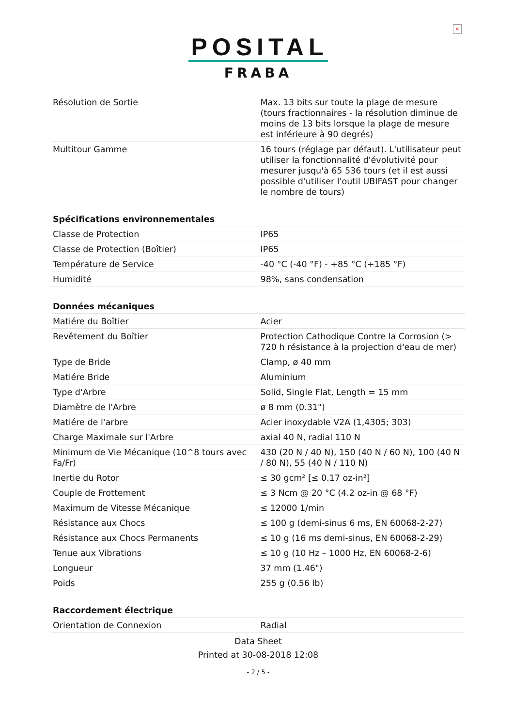×
POSITAL
FRABA
| Résolution de Sortie | Max. 13 bits sur toute la plage de mesure (tours fractionnaires - la résolution diminue de moins de 13 bits lorsque la plage de mesure est inférieure à 90 degrés) |
| Multitour Gamme | 16 tours (réglage par défaut). L'utilisateur peut utiliser la fonctionnalité d'évolutivité pour mesurer jusqu'à 65 536 tours (et il est aussi possible d'utiliser l'outil UBIFAST pour changer le nombre de tours) |
| Spécifications environnementales | |
| Classe de Protection | IP65 |
| Classe de Protection (Boîtier) | IP65 |
| Température de Service | -40 °C (-40 °F) - +85 °C (+185 °F) |
| Humidité | 98%, sans condensation |
| Données mécaniques | |
| Matiére du Boîtier | Acier |
| Revêtement du Boîtier | Protection Cathodique Contre la Corrosion (> 720 h résistance à la projection d'eau de mer) |
| Type de Bride | Clamp, ø 40 mm |
| Matiére Bride | Aluminium |
| Type d'Arbre | Solid, Single Flat, Length = 15 mm |
| Diamètre de l'Arbre | ø 8 mm (0.31") |
| Matiére de l'arbre | Acier inoxydable V2A (1,4305; 303) |
| Charge Maximale sur l'Arbre | axial 40 N, radial 110 N |
| Minimum de Vie Mécanique (10^8 tours avec Fa/Fr) | 430 (20 N / 40 N), 150 (40 N / 60 N), 100 (40 N / 80 N), 55 (40 N / 110 N) |
| Inertie du Rotor | ≤ 30 gcm² [≤ 0.17 oz-in²] |
| Couple de Frottement | ≤ 3 Ncm @ 20 °C (4.2 oz-in @ 68 °F) |
| Maximum de Vitesse Mécanique | ≤ 12000 1/min |
| Résistance aux Chocs | ≤ 100 g (demi-sinus 6 ms, EN 60068-2-27) |
| Résistance aux Chocs Permanents | ≤ 10 g (16 ms demi-sinus, EN 60068-2-29) |
| Tenue aux Vibrations | ≤ 10 g (10 Hz – 1000 Hz, EN 60068-2-6) |
| Longueur | 37 mm (1.46") |
| Poids | 255 g (0.56 lb) |
| Raccordement électrique | |
| Orientation de Connexion | Radial |
Data Sheet
Printed at 30-08-2018 12:08
- 2 / 5 -